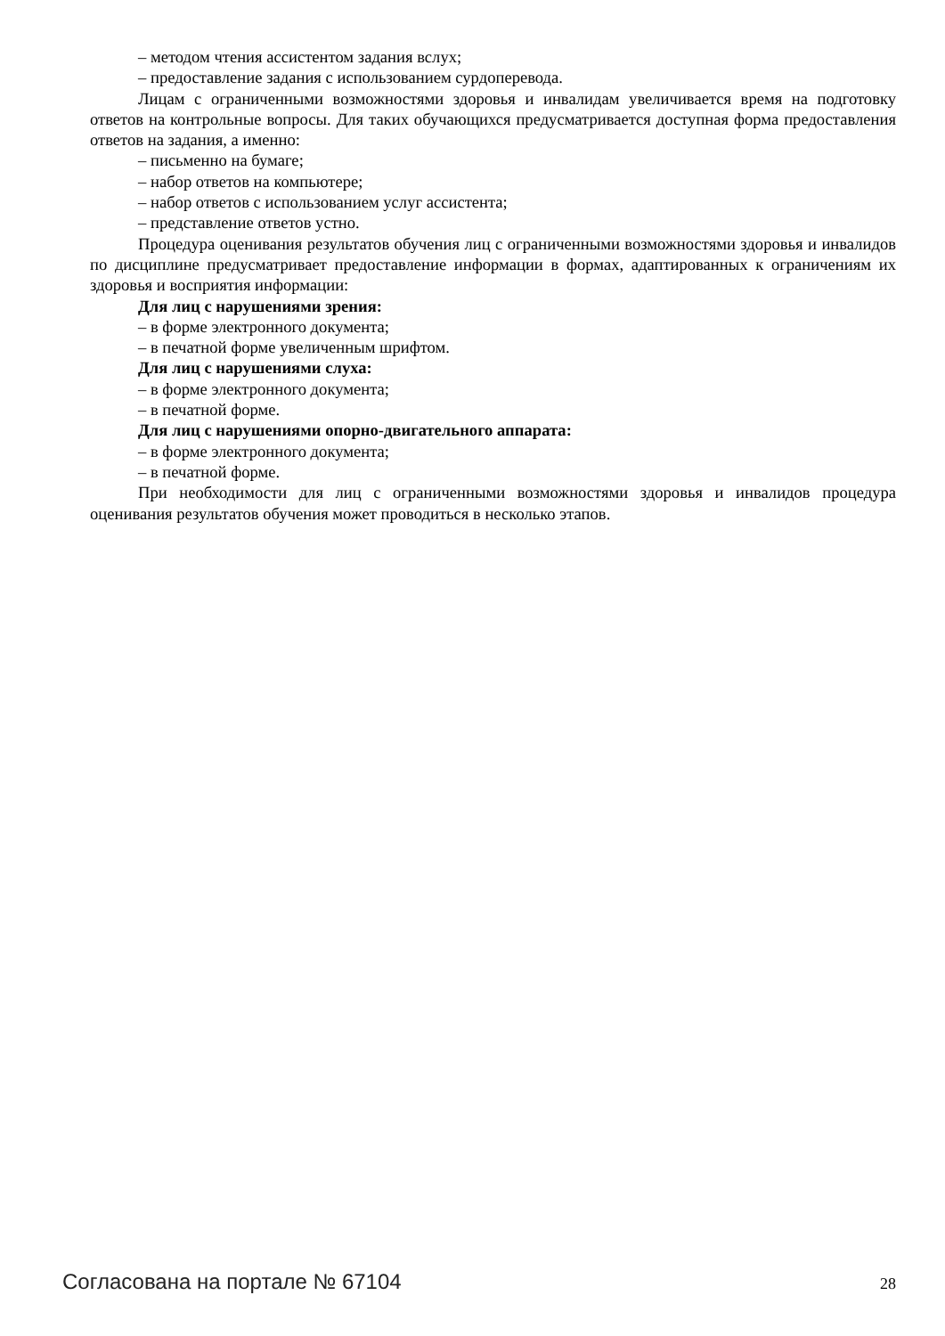– методом чтения ассистентом задания вслух;
– предоставление задания с использованием сурдоперевода.
Лицам с ограниченными возможностями здоровья и инвалидам увеличивается время на подготовку ответов на контрольные вопросы. Для таких обучающихся предусматривается доступная форма предоставления ответов на задания, а именно:
– письменно на бумаге;
– набор ответов на компьютере;
– набор ответов с использованием услуг ассистента;
– представление ответов устно.
Процедура оценивания результатов обучения лиц с ограниченными возможностями здоровья и инвалидов по дисциплине предусматривает предоставление информации в формах, адаптированных к ограничениям их здоровья и восприятия информации:
Для лиц с нарушениями зрения:
– в форме электронного документа;
– в печатной форме увеличенным шрифтом.
Для лиц с нарушениями слуха:
– в форме электронного документа;
– в печатной форме.
Для лиц с нарушениями опорно-двигательного аппарата:
– в форме электронного документа;
– в печатной форме.
При необходимости для лиц с ограниченными возможностями здоровья и инвалидов процедура оценивания результатов обучения может проводиться в несколько этапов.
Согласована на портале № 67104 28